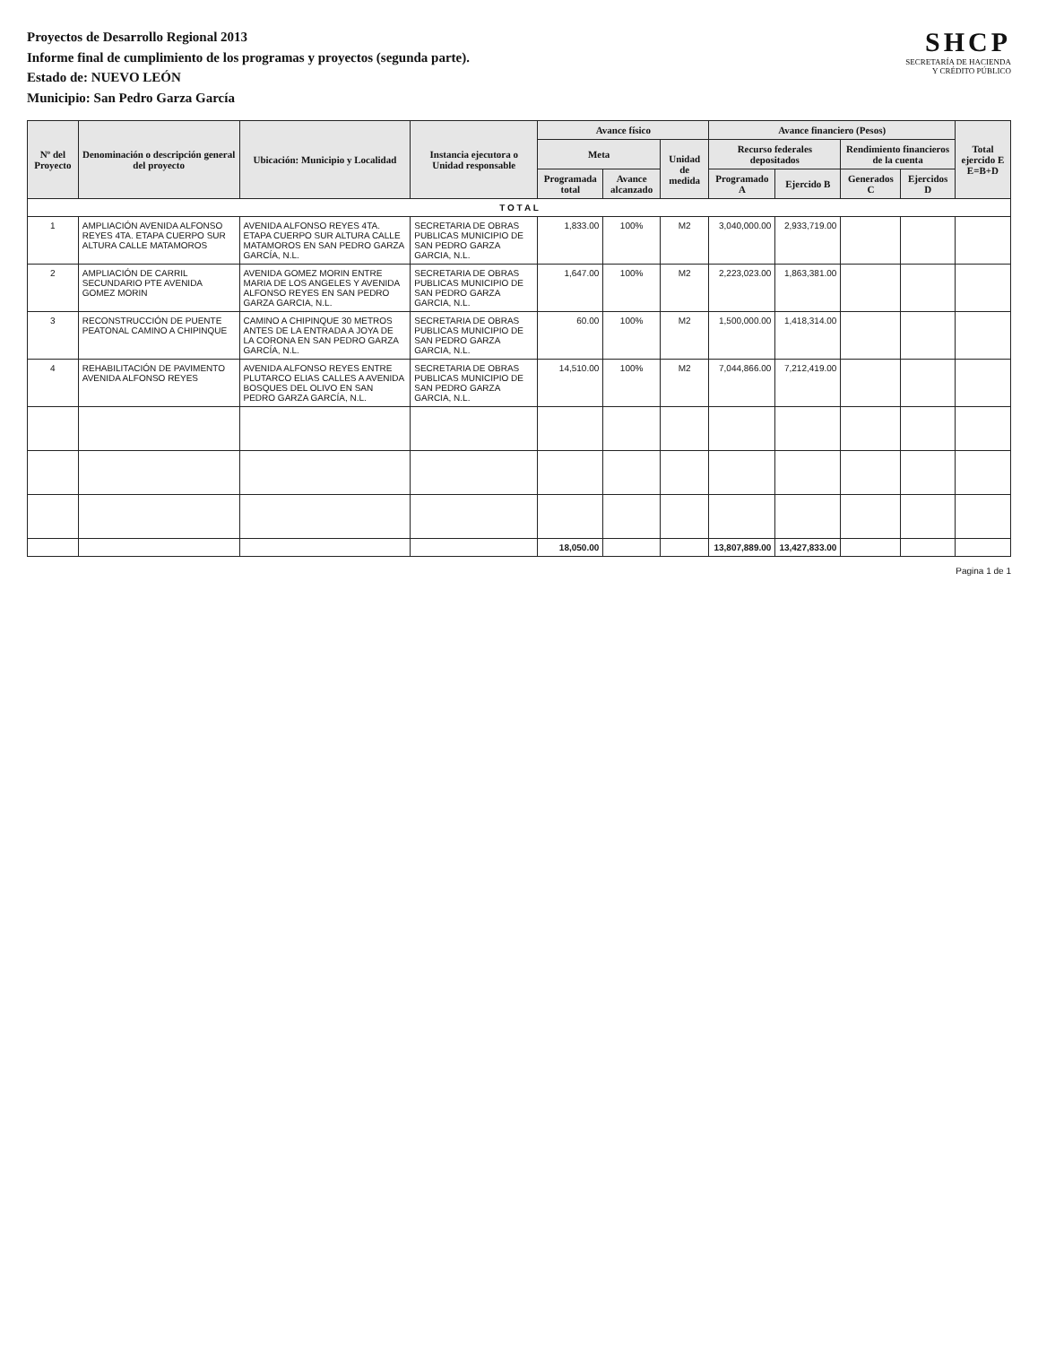Proyectos de Desarrollo Regional 2013
Informe final de cumplimiento de los programas y proyectos (segunda parte).
Estado de: NUEVO LEÓN
Municipio: San Pedro Garza García
SHCP
SECRETARÍA DE HACIENDA
Y CRÉDITO PÚBLICO
| Nº del Proyecto | Denominación o descripción general del proyecto | Ubicación: Municipio y Localidad | Instancia ejecutora o Unidad responsable | Avance físico | | | Avance financiero (Pesos) | | | | Total ejercido E E=B+D |
| --- | --- | --- | --- | --- | --- | --- | --- | --- | --- | --- | --- |
| | | | | Meta | | Unidad de medida | Recurso federales depositados | | Rendimiento financieros de la cuenta | | |
| | | | | Programada total | Avance alcanzado | | Programado A | Ejercido B | Generados C | Ejercidos D | |
| T O T A L | | | | | | | | | | | |
| 1 | AMPLIACIÓN AVENIDA ALFONSO REYES 4TA. ETAPA CUERPO SUR ALTURA CALLE MATAMOROS | AVENIDA ALFONSO REYES 4TA. ETAPA CUERPO SUR ALTURA CALLE MATAMOROS EN SAN PEDRO GARZA GARCÍA, N.L. | SECRETARIA DE OBRAS PUBLICAS MUNICIPIO DE SAN PEDRO GARZA GARCIA, N.L. | 1,833.00 | 100% | M2 | 3,040,000.00 | 2,933,719.00 | | | |
| 2 | AMPLIACIÓN DE CARRIL SECUNDARIO PTE AVENIDA GOMEZ MORIN | AVENIDA GOMEZ MORIN ENTRE MARIA DE LOS ANGELES Y AVENIDA ALFONSO REYES EN SAN PEDRO GARZA GARCIA, N.L. | SECRETARIA DE OBRAS PUBLICAS MUNICIPIO DE SAN PEDRO GARZA GARCIA, N.L. | 1,647.00 | 100% | M2 | 2,223,023.00 | 1,863,381.00 | | | |
| 3 | RECONSTRUCCIÓN DE PUENTE PEATONAL CAMINO A CHIPINQUE | CAMINO A CHIPINQUE 30 METROS ANTES DE LA ENTRADA A JOYA DE LA CORONA EN SAN PEDRO GARZA GARCÍA, N.L. | SECRETARIA DE OBRAS PUBLICAS MUNICIPIO DE SAN PEDRO GARZA GARCIA, N.L. | 60.00 | 100% | M2 | 1,500,000.00 | 1,418,314.00 | | | |
| 4 | REHABILITACIÓN DE PAVIMENTO AVENIDA ALFONSO REYES | AVENIDA ALFONSO REYES ENTRE PLUTARCO ELIAS CALLES A AVENIDA BOSQUES DEL OLIVO EN SAN PEDRO GARZA GARCÍA, N.L. | SECRETARIA DE OBRAS PUBLICAS MUNICIPIO DE SAN PEDRO GARZA GARCIA, N.L. | 14,510.00 | 100% | M2 | 7,044,866.00 | 7,212,419.00 | | | |
| | | | | 18,050.00 | | | 13,807,889.00 | 13,427,833.00 | | | |
Pagina 1 de 1